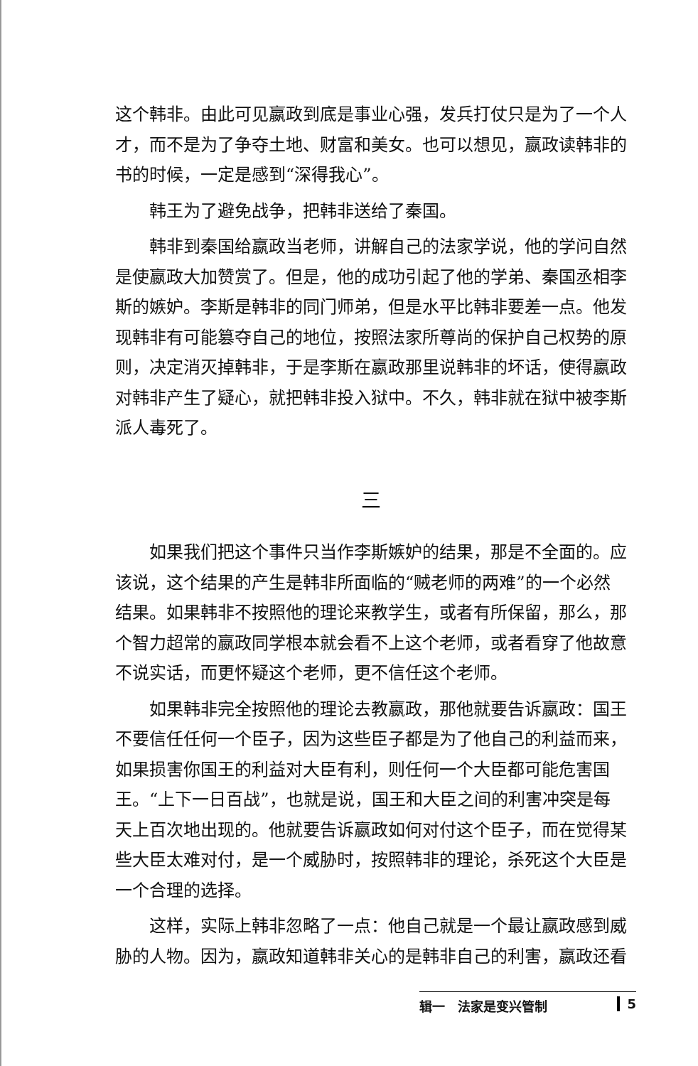这个韩非。由此可见嬴政到底是事业心强，发兵打仗只是为了一个人才，而不是为了争夺土地、财富和美女。也可以想见，嬴政读韩非的书的时候，一定是感到“深得我心”。
韩王为了避免战争，把韩非送给了秦国。
韩非到秦国给嬴政当老师，讲解自己的法家学说，他的学问自然是使嬴政大加赞赏了。但是，他的成功引起了他的学弟、秦国丞相李斯的嫉妒。李斯是韩非的同门师弟，但是水平比韩非要差一点。他发现韩非有可能篡夺自己的地位，按照法家所尊尚的保护自己权势的原则，决定消灭掉韩非，于是李斯在嬴政那里说韩非的坏话，使得嬴政对韩非产生了疑心，就把韩非投入狱中。不久，韩非就在狱中被李斯派人毒死了。
三
如果我们把这个事件只当作李斯嫉妒的结果，那是不全面的。应该说，这个结果的产生是韩非所面临的“贼老师的两难”的一个必然结果。如果韩非不按照他的理论来教学生，或者有所保留，那么，那个智力超常的嬴政同学根本就会看不上这个老师，或者看穿了他故意不说实话，而更怀疑这个老师，更不信任这个老师。
如果韩非完全按照他的理论去教嬴政，那他就要告诉嬴政：国王不要信任任何一个臣子，因为这些臣子都是为了他自己的利益而来，如果损害你国王的利益对大臣有利，则任何一个大臣都可能危害国王。“上下一日百战”，也就是说，国王和大臣之间的利害冲突是每天上百次地出现的。他就要告诉嬴政如何对付这个臣子，而在觉得某些大臣太难对付，是一个威胁时，按照韩非的理论，杀死这个大臣是一个合理的选择。
这样，实际上韩非忽略了一点：他自己就是一个最让嬴政感到威胁的人物。因为，嬴政知道韩非关心的是韩非自己的利害，嬴政还看
辑一　法家是变兴管制 5